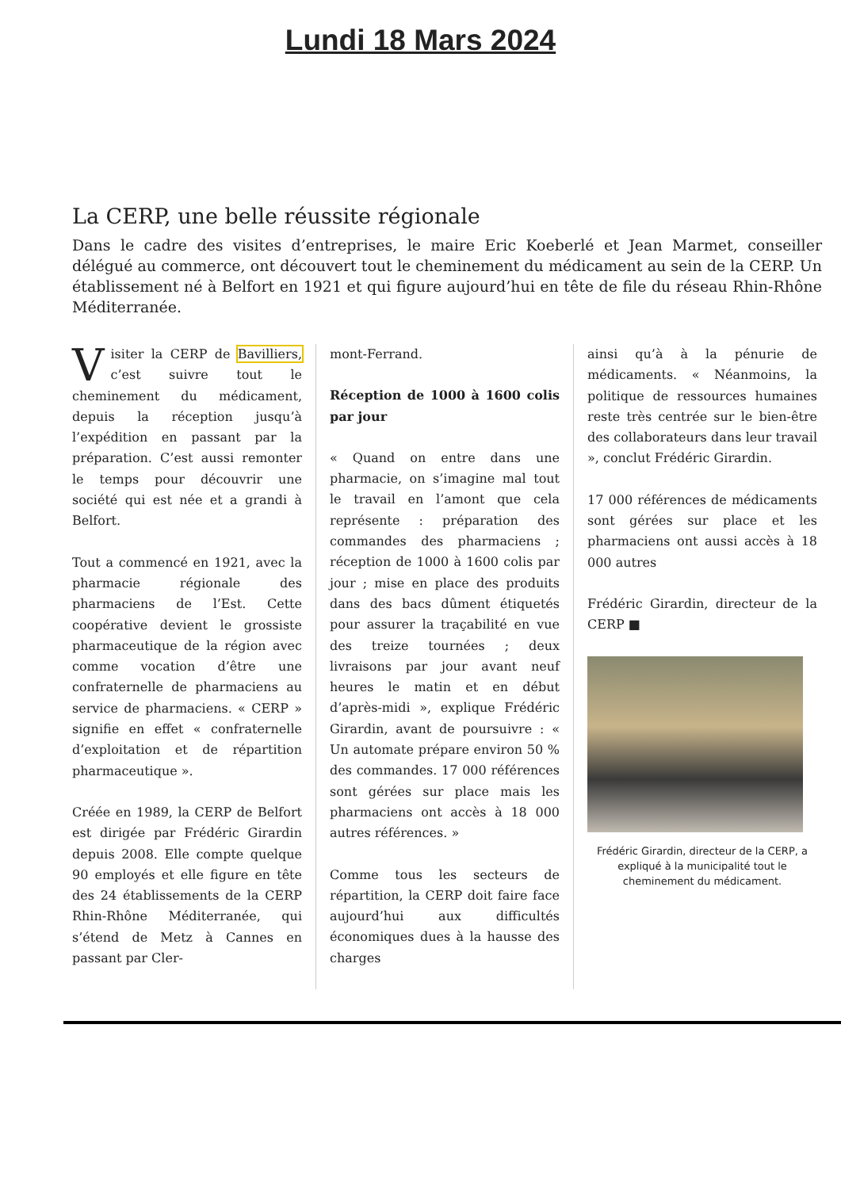Lundi 18 Mars 2024
La CERP, une belle réussite régionale
Dans le cadre des visites d’entreprises, le maire Eric Koeberlé et Jean Marmet, conseiller délégué au commerce, ont découvert tout le cheminement du médicament au sein de la CERP. Un établissement né à Belfort en 1921 et qui figure aujourd’hui en tête de file du réseau Rhin-Rhône Méditerranée.
Visiter la CERP de Bavilliers, c’est suivre tout le cheminement du médicament, depuis la réception jusqu’à l’expédition en passant par la préparation. C’est aussi remonter le temps pour découvrir une société qui est née et a grandi à Belfort.
Tout a commencé en 1921, avec la pharmacie régionale des pharmaciens de l’Est. Cette coopérative devient le grossiste pharmaceutique de la région avec comme vocation d’être une confraternelle de pharmaciens au service de pharmaciens. « CERP » signifie en effet « confraternelle d’exploitation et de répartition pharmaceutique ».
Créée en 1989, la CERP de Belfort est dirigée par Frédéric Girardin depuis 2008. Elle compte quelque 90 employés et elle figure en tête des 24 établissements de la CERP Rhin-Rhône Méditerranée, qui s’étend de Metz à Cannes en passant par Cler-
mont-Ferrand.
Réception de 1000 à 1600 colis par jour
« Quand on entre dans une pharmacie, on s’imagine mal tout le travail en l’amont que cela représente : préparation des commandes des pharmaciens ; réception de 1000 à 1600 colis par jour ; mise en place des produits dans des bacs dûment étiquetés pour assurer la traçabilité en vue des treize tournées ; deux livraisons par jour avant neuf heures le matin et en début d’après-midi », explique Frédéric Girardin, avant de poursuivre : « Un automate prépare environ 50 % des commandes. 17 000 références sont gérées sur place mais les pharmaciens ont accès à 18 000 autres références. »
Comme tous les secteurs de répartition, la CERP doit faire face aujourd’hui aux difficultés économiques dues à la hausse des charges
ainsi qu’à à la pénurie de médicaments. « Néanmoins, la politique de ressources humaines reste très centrée sur le bien-être des collaborateurs dans leur travail », conclut Frédéric Girardin.
17 000 références de médicaments sont gérées sur place et les pharmaciens ont aussi accès à 18 000 autres
Frédéric Girardin, directeur de la CERP ■
Frédéric Girardin, directeur de la CERP, a expliqué à la municipalité tout le cheminement du médicament.